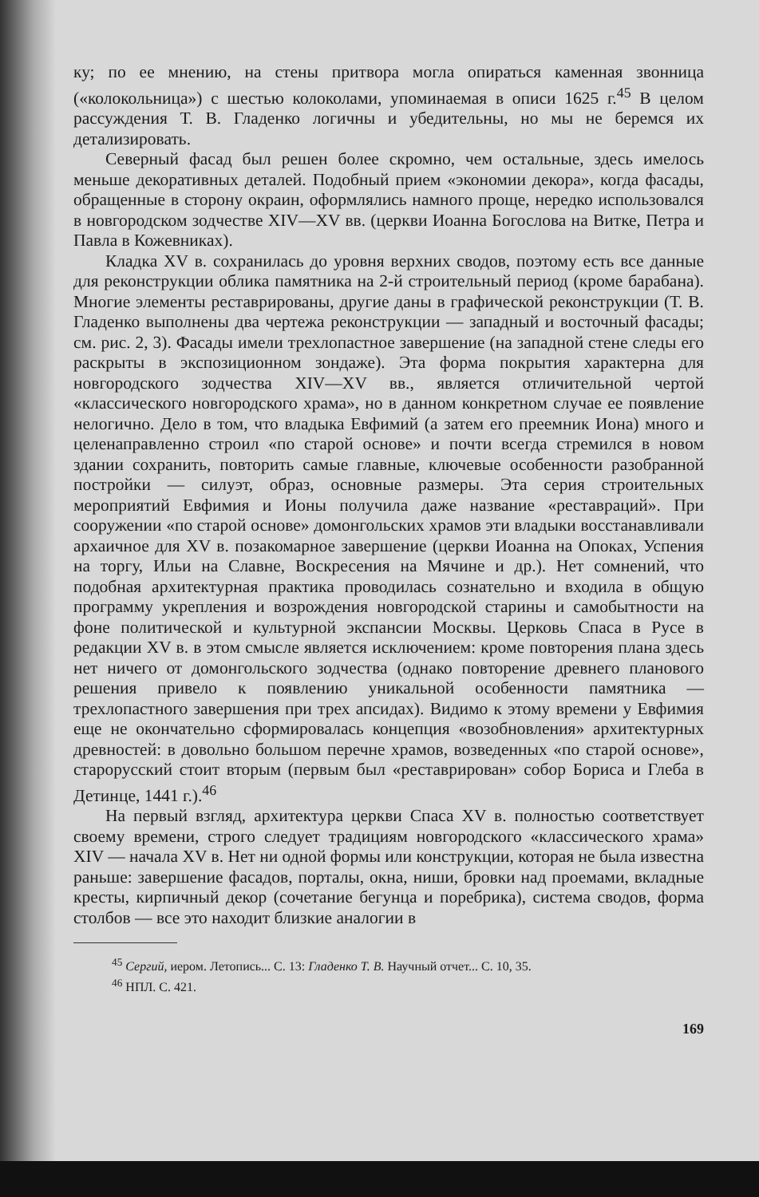ку; по ее мнению, на стены притвора могла опираться каменная звонница («колокольница») с шестью колоколами, упоминаемая в описи 1625 г.<sup>45</sup> В целом рассуждения Т. В. Гладенко логичны и убедительны, но мы не беремся их детализировать.
Северный фасад был решен более скромно, чем остальные, здесь имелось меньше декоративных деталей. Подобный прием «экономии декора», когда фасады, обращенные в сторону окраин, оформлялись намного проще, нередко использовался в новгородском зодчестве XIV—XV вв. (церкви Иоанна Богослова на Витке, Петра и Павла в Кожевниках).
Кладка XV в. сохранилась до уровня верхних сводов, поэтому есть все данные для реконструкции облика памятника на 2-й строительный период (кроме барабана). Многие элементы реставрированы, другие даны в графической реконструкции (Т. В. Гладенко выполнены два чертежа реконструкции — западный и восточный фасады; см. рис. 2, 3). Фасады имели трехлопастное завершение (на западной стене следы его раскрыты в экспозиционном зондаже). Эта форма покрытия характерна для новгородского зодчества XIV—XV вв., является отличительной чертой «классического новгородского храма», но в данном конкретном случае ее появление нелогично. Дело в том, что владыка Евфимий (а затем его преемник Иона) много и целенаправленно строил «по старой основе» и почти всегда стремился в новом здании сохранить, повторить самые главные, ключевые особенности разобранной постройки — силуэт, образ, основные размеры. Эта серия строительных мероприятий Евфимия и Ионы получила даже название «реставраций». При сооружении «по старой основе» домонгольских храмов эти владыки восстанавливали архаичное для XV в. позакомарное завершение (церкви Иоанна на Опоках, Успения на торгу, Ильи на Славне, Воскресения на Мячине и др.). Нет сомнений, что подобная архитектурная практика проводилась сознательно и входила в общую программу укрепления и возрождения новгородской старины и самобытности на фоне политической и культурной экспансии Москвы. Церковь Спаса в Русе в редакции XV в. в этом смысле является исключением: кроме повторения плана здесь нет ничего от домонгольского зодчества (однако повторение древнего планового решения привело к появлению уникальной особенности памятника — трехлопастного завершения при трех апсидах). Видимо к этому времени у Евфимия еще не окончательно сформировалась концепция «возобновления» архитектурных древностей: в довольно большом перечне храмов, возведенных «по старой основе», старорусский стоит вторым (первым был «реставрирован» собор Бориса и Глеба в Детинце, 1441 г.).<sup>46</sup>
На первый взгляд, архитектура церкви Спаса XV в. полностью соответствует своему времени, строго следует традициям новгородского «классического храма» XIV — начала XV в. Нет ни одной формы или конструкции, которая не была известна раньше: завершение фасадов, порталы, окна, ниши, бровки над проемами, вкладные кресты, кирпичный декор (сочетание бегунца и поребрика), система сводов, форма столбов — все это находит близкие аналогии в
<sup>45</sup> Сергий, иером. Летопись... С. 13: Гладенко Т. В. Научный отчет... С. 10, 35.
<sup>46</sup> НПЛ. С. 421.
169